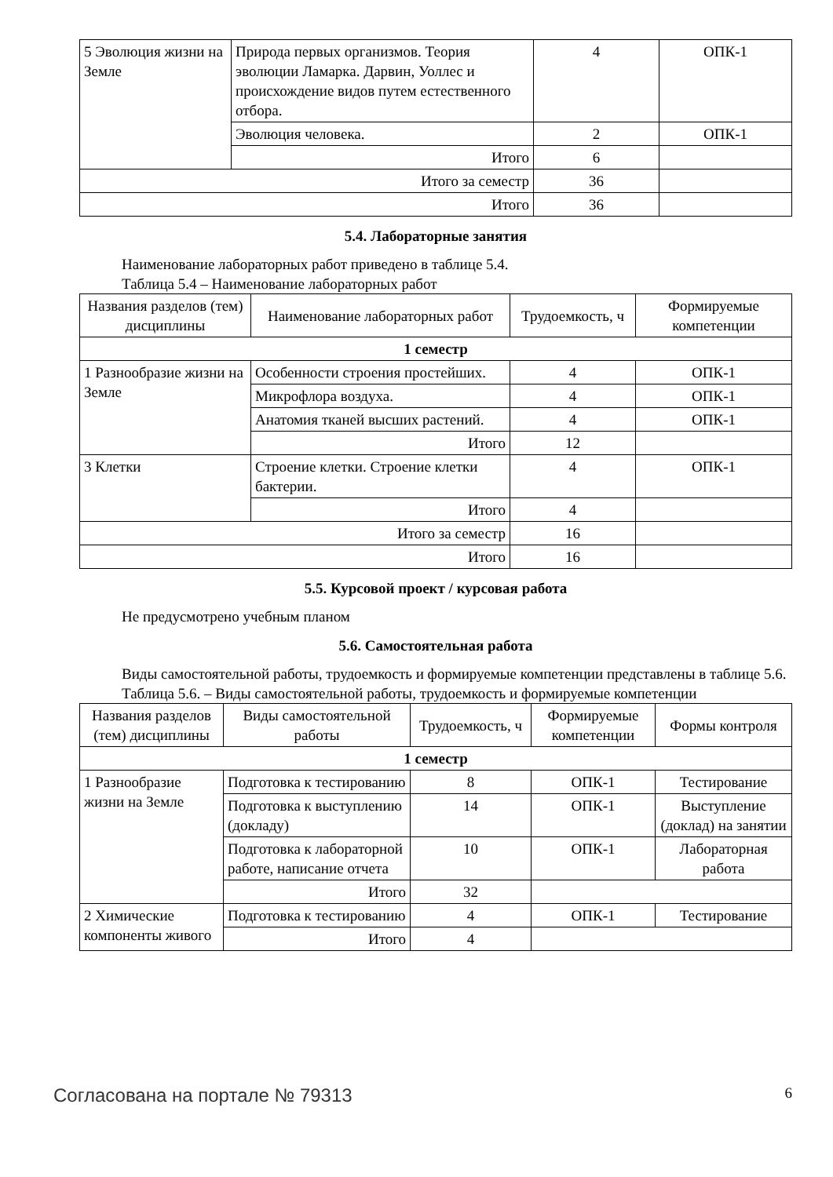| 5 Эволюция жизни на Земле | Природа первых организмов. Теория эволюции Ламарка. Дарвин, Уоллес и происхождение видов путем естественного отбора. | 4 | ОПК-1 |
| | Эволюция человека. | 2 | ОПК-1 |
| | Итого | 6 | |
| Итого за семестр | | 36 | |
| Итого | | 36 | |
5.4. Лабораторные занятия
Наименование лабораторных работ приведено в таблице 5.4.
Таблица 5.4 – Наименование лабораторных работ
| Названия разделов (тем) дисциплины | Наименование лабораторных работ | Трудоемкость, ч | Формируемые компетенции |
| --- | --- | --- | --- |
| 1 семестр | | | |
| 1 Разнообразие жизни на Земле | Особенности строения простейших. | 4 | ОПК-1 |
| | Микрофлора воздуха. | 4 | ОПК-1 |
| | Анатомия тканей высших растений. | 4 | ОПК-1 |
| | Итого | 12 | |
| 3 Клетки | Строение клетки. Строение клетки бактерии. | 4 | ОПК-1 |
| | Итого | 4 | |
| Итого за семестр | | 16 | |
| Итого | | 16 | |
5.5. Курсовой проект / курсовая работа
Не предусмотрено учебным планом
5.6. Самостоятельная работа
Виды самостоятельной работы, трудоемкость и формируемые компетенции представлены в таблице 5.6.
Таблица 5.6. – Виды самостоятельной работы, трудоемкость и формируемые компетенции
| Названия разделов (тем) дисциплины | Виды самостоятельной работы | Трудоемкость, ч | Формируемые компетенции | Формы контроля |
| --- | --- | --- | --- | --- |
| 1 семестр | | | | |
| 1 Разнообразие жизни на Земле | Подготовка к тестированию | 8 | ОПК-1 | Тестирование |
| | Подготовка к выступлению (докладу) | 14 | ОПК-1 | Выступление (доклад) на занятии |
| | Подготовка к лабораторной работе, написание отчета | 10 | ОПК-1 | Лабораторная работа |
| | Итого | 32 | | |
| 2 Химические компоненты живого | Подготовка к тестированию | 4 | ОПК-1 | Тестирование |
| | Итого | 4 | | |
Согласована на портале № 79313 6